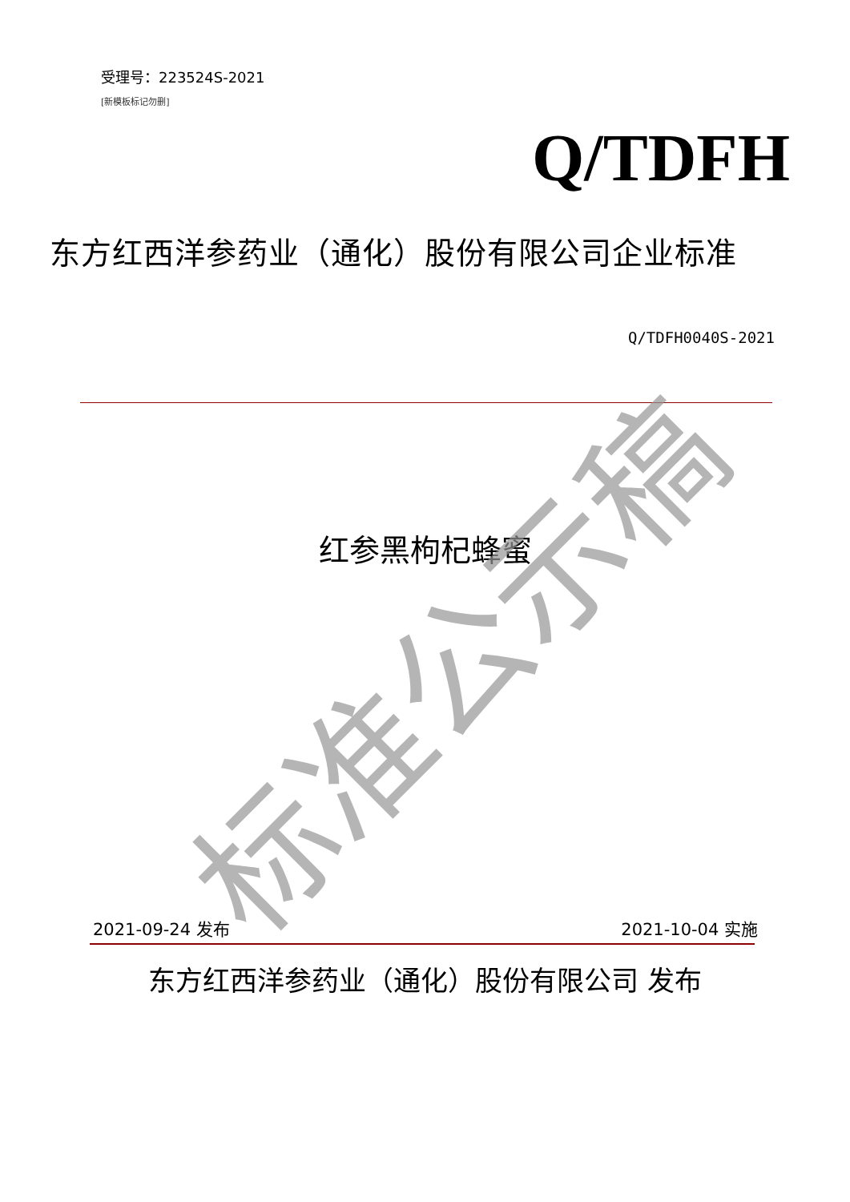受理号：223524S-2021
[新模板标记勿删]
Q/TDFH
东方红西洋参药业（通化）股份有限公司企业标准
Q/TDFH0040S-2021
红参黑枸杞蜂蜜
2021-09-24 发布 2021-10-04 实施
东方红西洋参药业（通化）股份有限公司 发布
标准公示稿